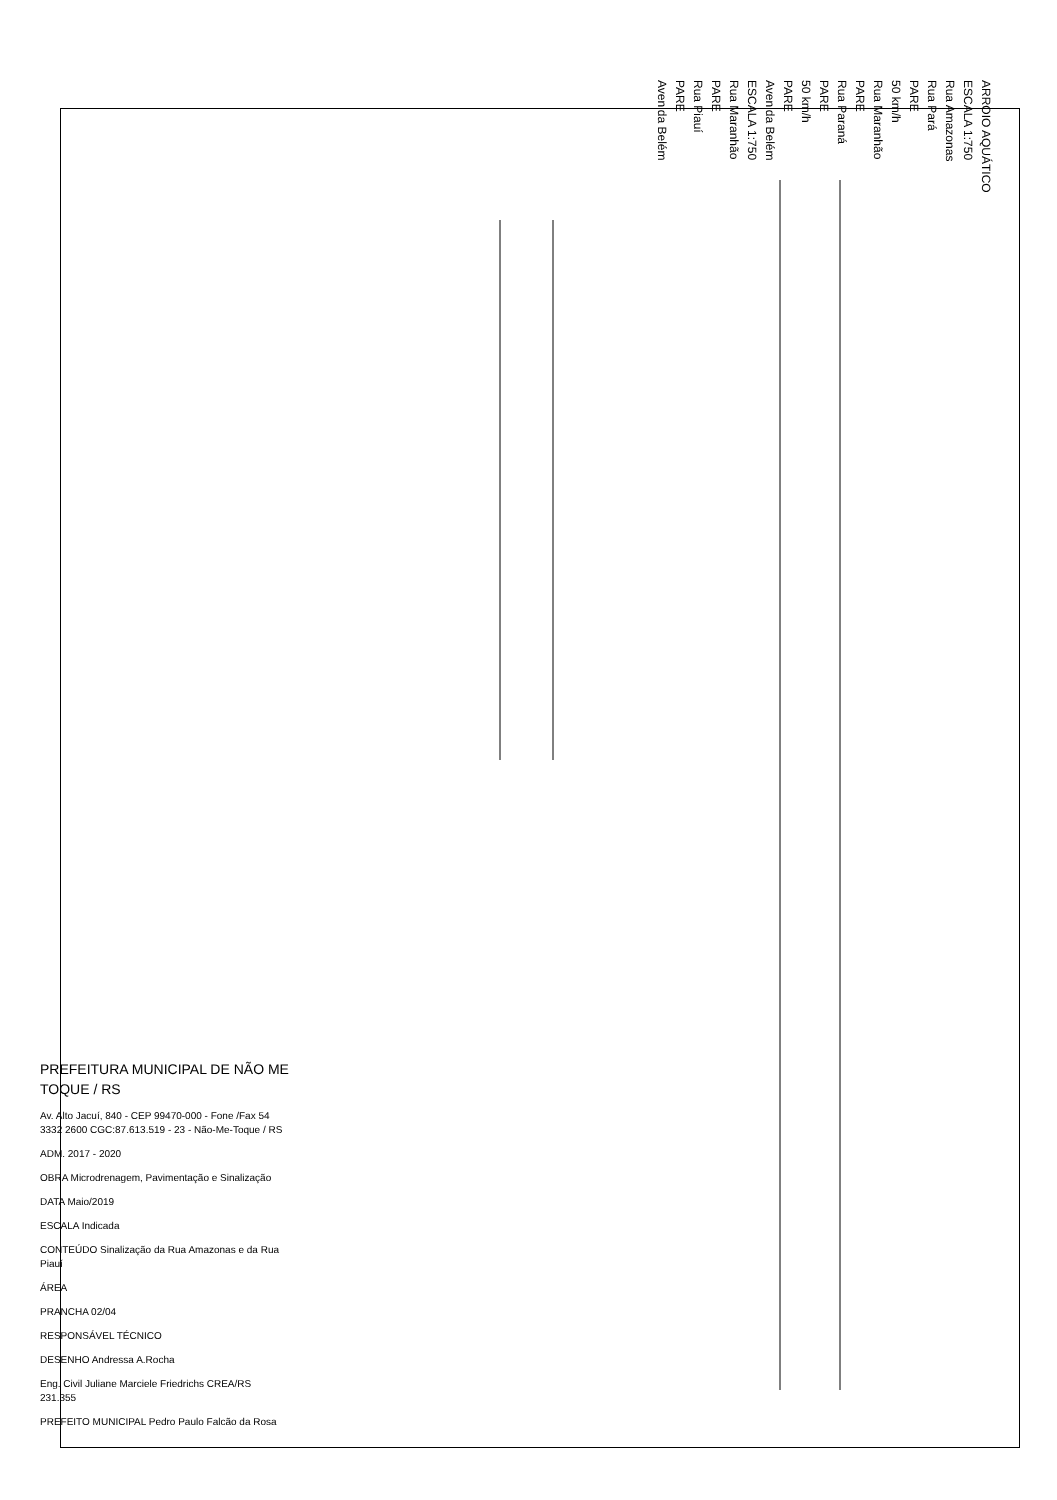ARROIO AQUÁTICO
ESCALA 1:750
Rua Amazonas
Rua Pará
PARE
50 km/h
Rua Maranhão
PARE
Rua Paraná
PARE
50 km/h
PARE
Avenida Belém
ESCALA 1:750
Rua Maranhão
PARE
Rua Piauí
PARE
Avenida Belém
PREFEITURA MUNICIPAL DE NÃO ME TOQUE / RS
Av. Alto Jacuí, 840 - CEP 99470-000 - Fone /Fax 54 3332 2600 CGC:87.613.519 - 23 - Não-Me-Toque / RS
ADM. 2017 - 2020
OBRA Microdrenagem, Pavimentação e Sinalização
DATA Maio/2019
ESCALA Indicada
CONTEÚDO Sinalização da Rua Amazonas e da Rua Piauí
ÁREA
PRANCHA 02/04
RESPONSÁVEL TÉCNICO
DESENHO Andressa A.Rocha
Eng. Civil Juliane Marciele Friedrichs CREA/RS 231.355
PREFEITO MUNICIPAL Pedro Paulo Falcão da Rosa